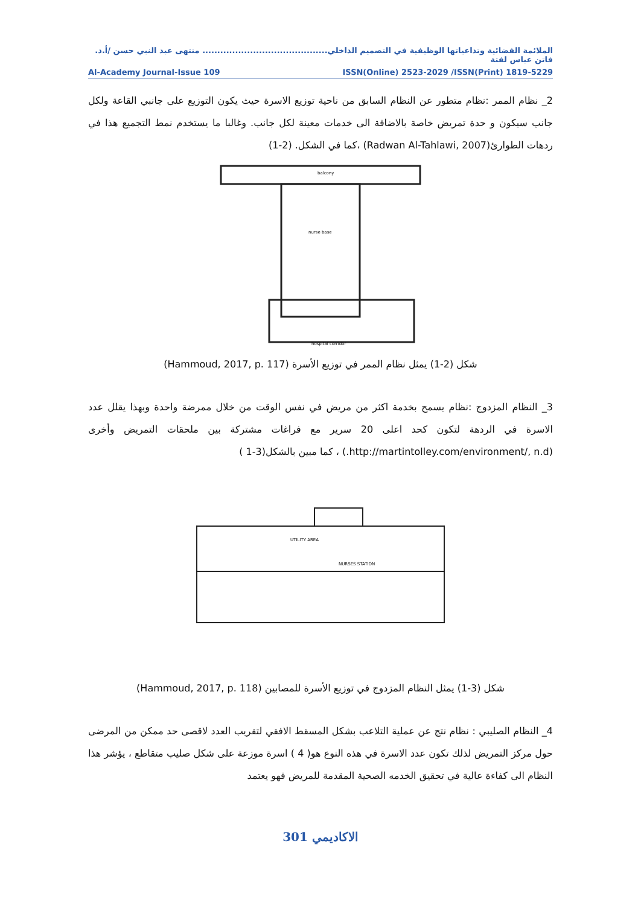الملائمة الفضائية وتداعياتها الوظيفية في التصميم الداخلي.......................................... منتهى عبد النبي حسن /أ.د. فاتن عباس لفتة
Al-Academy Journal-Issue 109 ISSN(Online) 2523-2029 /ISSN(Print) 1819-5229
2_ نظام الممر :نظام متطور عن النظام السابق من ناحية توزيع الاسرة حيث يكون التوزيع على جانبي القاعة ولكل جانب سيكون و حدة تمريض خاصة بالاضافة الى خدمات معينة لكل جانب. وغالبا ما يستخدم نمط التجميع هذا في ردهات الطوارئ(Radwan Al-Tahlawi, 2007) ،كما في الشكل. (2-1)
balcony
nurse base
hospital corridor
شكل (2-1) يمثل نظام الممر في توزيع الأسرة (Hammoud, 2017, p. 117)
3_ النظام المزدوج :نظام يسمح بخدمة اكثر من مريض في نفس الوقت من خلال ممرضة واحدة وبهذا يقلل عدد الاسرة في الردهة لتكون كحد اعلى 20 سرير مع فراغات مشتركة بين ملحقات التمريض وأخرى (http://martintolley.com/environment/, n.d.) ، كما مبين بالشكل(3-1 )
UTILITY AREA
NURSES STATION
شكل (3-1) يمثل النظام المزدوج في توزيع الأسرة للمصابين (Hammoud, 2017, p. 118)
4_ النظام الصليبي : نظام نتج عن عملية التلاعب بشكل المسقط الافقي لتقريب العدد لاقصى حد ممكن من المرضى حول مركز التمريض لذلك تكون عدد الاسرة في هذه النوع هو( 4 ) اسرة موزعة على شكل صليب متقاطع ، يؤشر هذا النظام الى كفاءة عالية في تحقيق الخدمه الصحية المقدمة للمريض فهو يعتمد
الاكاديمي 301